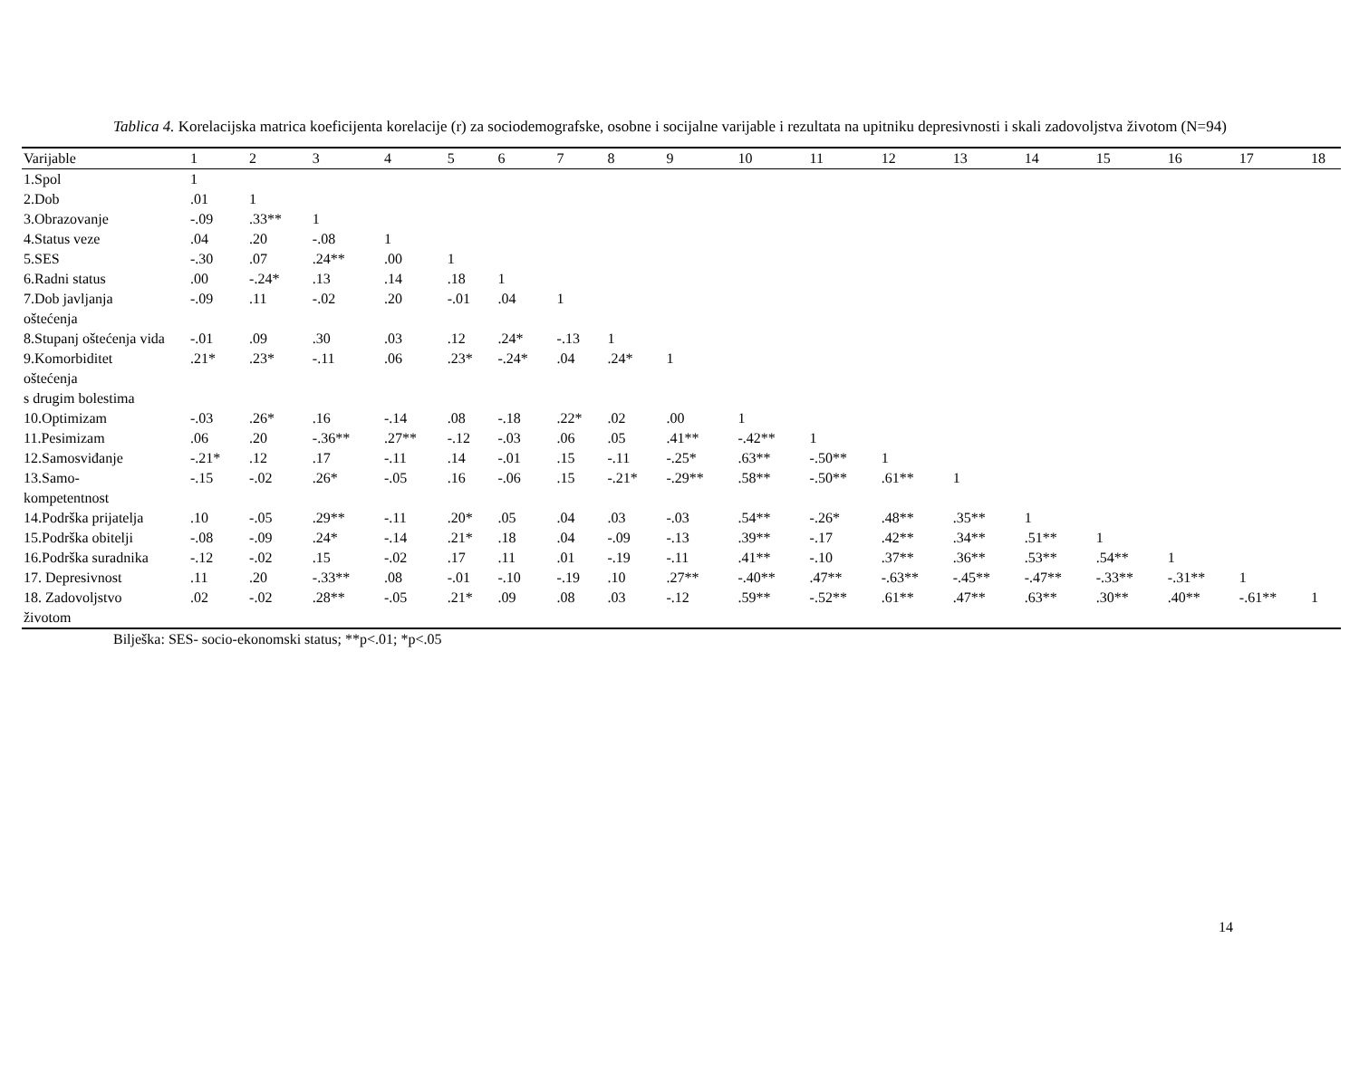Tablica 4. Korelacijska matrica koeficijenta korelacije (r) za sociodemografske, osobne i socijalne varijable i rezultata na upitniku depresivnosti i skali zadovoljstva životom (N=94)
| Varijable | 1 | 2 | 3 | 4 | 5 | 6 | 7 | 8 | 9 | 10 | 11 | 12 | 13 | 14 | 15 | 16 | 17 | 18 |
| --- | --- | --- | --- | --- | --- | --- | --- | --- | --- | --- | --- | --- | --- | --- | --- | --- | --- | --- |
| 1.Spol | 1 | | | | | | | | | | | | | | | | | |
| 2.Dob | .01 | 1 | | | | | | | | | | | | | | | | |
| 3.Obrazovanje | -.09 | .33** | 1 | | | | | | | | | | | | | | | |
| 4.Status veze | .04 | .20 | -.08 | 1 | | | | | | | | | | | | | | |
| 5.SES | -.30 | .07 | .24** | .00 | 1 | | | | | | | | | | | | | |
| 6.Radni status | .00 | -.24* | .13 | .14 | .18 | 1 | | | | | | | | | | | | |
| 7.Dob javljanja oštećenja | -.09 | .11 | -.02 | .20 | -.01 | .04 | 1 | | | | | | | | | | | |
| 8.Stupanj oštećenja vida | -.01 | .09 | .30 | .03 | .12 | .24* | -.13 | 1 | | | | | | | | | | |
| 9.Komorbiditet oštećenja s drugim bolestima | .21* | .23* | -.11 | .06 | .23* | -.24* | .04 | .24* | 1 | | | | | | | | | |
| 10.Optimizam | -.03 | .26* | .16 | -.14 | .08 | -.18 | .22* | .02 | .00 | 1 | | | | | | | | |
| 11.Pesimizam | .06 | .20 | -.36** | .27** | -.12 | -.03 | .06 | .05 | .41** | -.42** | 1 | | | | | | | |
| 12.Samosviđanje | -.21* | .12 | .17 | -.11 | .14 | -.01 | .15 | -.11 | -.25* | .63** | -.50** | 1 | | | | | | |
| 13.Samo- kompetentnost | -.15 | -.02 | .26* | -.05 | .16 | -.06 | .15 | -.21* | -.29** | .58** | -.50** | .61** | 1 | | | | | |
| 14.Podrška prijatelja | .10 | -.05 | .29** | -.11 | .20* | .05 | .04 | .03 | -.03 | .54** | -.26* | .48** | .35** | 1 | | | | |
| 15.Podrška obitelji | -.08 | -.09 | .24* | -.14 | .21* | .18 | .04 | -.09 | -.13 | .39** | -.17 | .42** | .34** | .51** | 1 | | | |
| 16.Podrška suradnika | -.12 | -.02 | .15 | -.02 | .17 | .11 | .01 | -.19 | -.11 | .41** | -.10 | .37** | .36** | .53** | .54** | 1 | | |
| 17. Depresivnost | .11 | .20 | -.33** | .08 | -.01 | -.10 | -.19 | .10 | .27** | -.40** | .47** | -.63** | -.45** | -.47** | -.33** | -.31** | 1 | |
| 18. Zadovoljstvo životom | .02 | -.02 | .28** | -.05 | .21* | .09 | .08 | .03 | -.12 | .59** | -.52** | .61** | .47** | .63** | .30** | .40** | -.61** | 1 |
Bilješka: SES- socio-ekonomski status; **p<.01; *p<.05
14